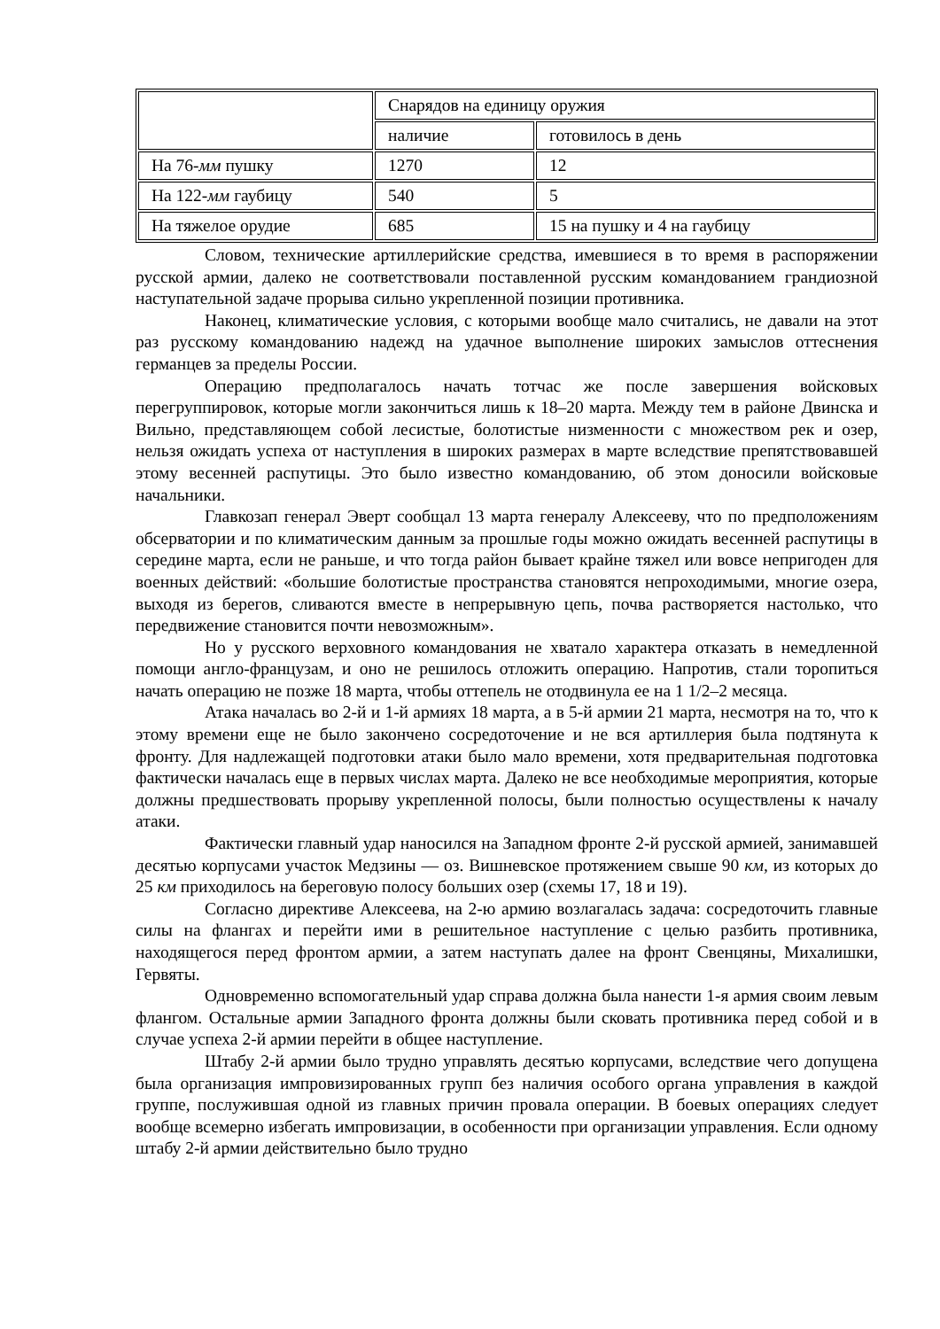| | Снарядов на единицу оружия | |
| | наличие | готовилось в день |
| На 76- мм пушку | 1270 | 12 |
| На 122- мм гаубицу | 540 | 5 |
| На тяжелое орудие | 685 | 15 на пушку и 4 на гаубицу |
Словом, технические артиллерийские средства, имевшиеся в то время в распоряжении русской армии, далеко не соответствовали поставленной русским командованием грандиозной наступательной задаче прорыва сильно укрепленной позиции противника.
Наконец, климатические условия, с которыми вообще мало считались, не давали на этот раз русскому командованию надежд на удачное выполнение широких замыслов оттеснения германцев за пределы России.
Операцию предполагалось начать тотчас же после завершения войсковых перегруппировок, которые могли закончиться лишь к 18–20 марта. Между тем в районе Двинска и Вильно, представляющем собой лесистые, болотистые низменности с множеством рек и озер, нельзя ожидать успеха от наступления в широких размерах в марте вследствие препятствовавшей этому весенней распутицы. Это было известно командованию, об этом доносили войсковые начальники.
Главкозап генерал Эверт сообщал 13 марта генералу Алексееву, что по предположениям обсерватории и по климатическим данным за прошлые годы можно ожидать весенней распутицы в середине марта, если не раньше, и что тогда район бывает крайне тяжел или вовсе непригоден для военных действий: «большие болотистые пространства становятся непроходимыми, многие озера, выходя из берегов, сливаются вместе в непрерывную цепь, почва растворяется настолько, что передвижение становится почти невозможным».
Но у русского верховного командования не хватало характера отказать в немедленной помощи англо-французам, и оно не решилось отложить операцию. Напротив, стали торопиться начать операцию не позже 18 марта, чтобы оттепель не отодвинула ее на 1 1/2–2 месяца.
Атака началась во 2-й и 1-й армиях 18 марта, а в 5-й армии 21 марта, несмотря на то, что к этому времени еще не было закончено сосредоточение и не вся артиллерия была подтянута к фронту. Для надлежащей подготовки атаки было мало времени, хотя предварительная подготовка фактически началась еще в первых числах марта. Далеко не все необходимые мероприятия, которые должны предшествовать прорыву укрепленной полосы, были полностью осуществлены к началу атаки.
Фактически главный удар наносился на Западном фронте 2-й русской армией, занимавшей десятью корпусами участок Медзины — оз. Вишневское протяжением свыше 90 км, из которых до 25 км приходилось на береговую полосу больших озер (схемы 17, 18 и 19).
Согласно директиве Алексеева, на 2-ю армию возлагалась задача: сосредоточить главные силы на флангах и перейти ими в решительное наступление с целью разбить противника, находящегося перед фронтом армии, а затем наступать далее на фронт Свенцяны, Михалишки, Гервяты.
Одновременно вспомогательный удар справа должна была нанести 1-я армия своим левым флангом. Остальные армии Западного фронта должны были сковать противника перед собой и в случае успеха 2-й армии перейти в общее наступление.
Штабу 2-й армии было трудно управлять десятью корпусами, вследствие чего допущена была организация импровизированных групп без наличия особого органа управления в каждой группе, послужившая одной из главных причин провала операции. В боевых операциях следует вообще всемерно избегать импровизации, в особенности при организации управления. Если одному штабу 2-й армии действительно было трудно